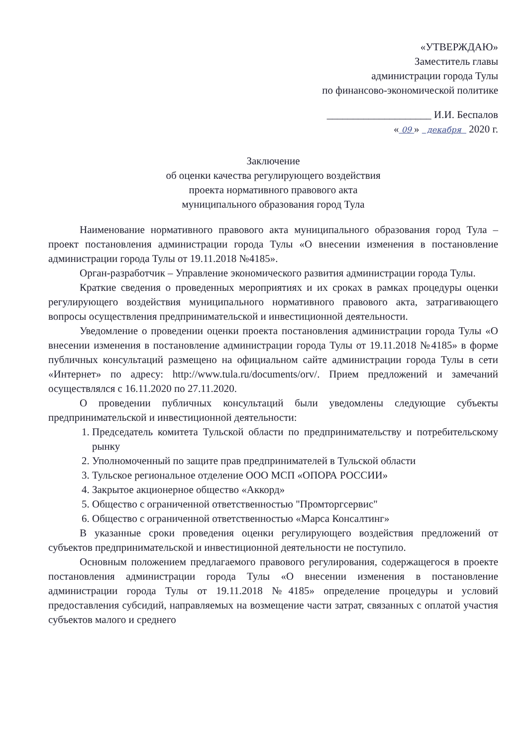«УТВЕРЖДАЮ»
Заместитель главы
администрации города Тулы
по финансово-экономической политике
____________________ И.И. Беспалов
« 09 » декабря 2020 г.
Заключение
об оценки качества регулирующего воздействия
проекта нормативного правового акта
муниципального образования город Тула
Наименование нормативного правового акта муниципального образования город Тула – проект постановления администрации города Тулы «О внесении изменения в постановление администрации города Тулы от 19.11.2018 №4185».
Орган-разработчик – Управление экономического развития администрации города Тулы.
Краткие сведения о проведенных мероприятиях и их сроках в рамках процедуры оценки регулирующего воздействия муниципального нормативного правового акта, затрагивающего вопросы осуществления предпринимательской и инвестиционной деятельности.
Уведомление о проведении оценки проекта постановления администрации города Тулы «О внесении изменения в постановление администрации города Тулы от 19.11.2018 №4185» в форме публичных консультаций размещено на официальном сайте администрации города Тулы в сети «Интернет» по адресу: http://www.tula.ru/documents/orv/. Прием предложений и замечаний осуществлялся с 16.11.2020 по 27.11.2020.
О проведении публичных консультаций были уведомлены следующие субъекты предпринимательской и инвестиционной деятельности:
1. Председатель комитета Тульской области по предпринимательству и потребительскому рынку
2. Уполномоченный по защите прав предпринимателей в Тульской области
3. Тульское региональное отделение ООО МСП «ОПОРА РОССИИ»
4. Закрытое акционерное общество «Аккорд»
5. Общество с ограниченной ответственностью "Промторгсервис"
6. Общество с ограниченной ответственностью «Марса Консалтинг»
В указанные сроки проведения оценки регулирующего воздействия предложений от субъектов предпринимательской и инвестиционной деятельности не поступило.
Основным положением предлагаемого правового регулирования, содержащегося в проекте постановления администрации города Тулы «О внесении изменения в постановление администрации города Тулы от 19.11.2018 №4185» определение процедуры и условий предоставления субсидий, направляемых на возмещение части затрат, связанных с оплатой участия субъектов малого и среднего